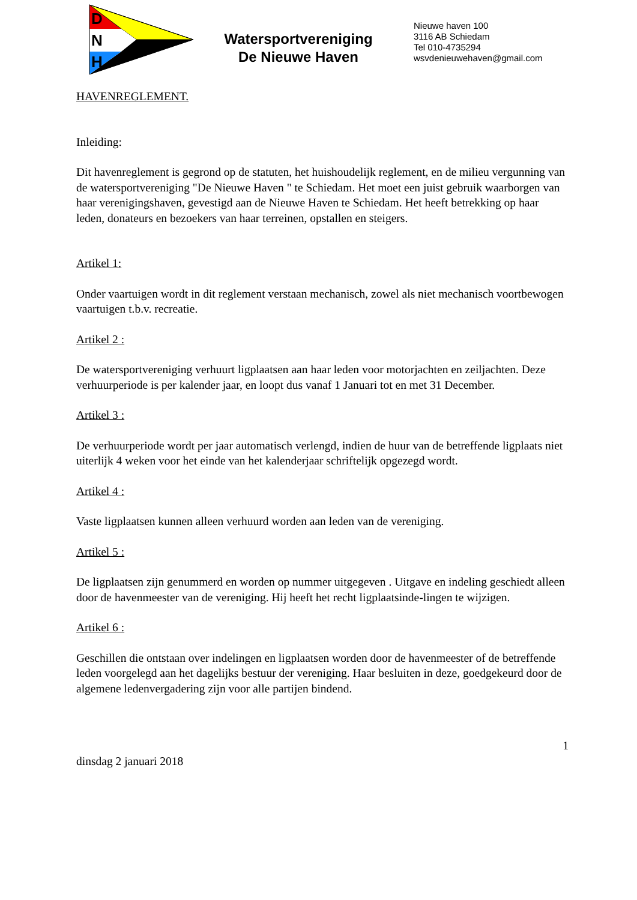D
N
H
Watersportvereniging
De Nieuwe Haven
Nieuwe haven 100
3116 AB Schiedam
Tel 010-4735294
wsvdenieuwehaven@gmail.com
HAVENREGLEMENT.
Inleiding:
Dit havenreglement is gegrond op de statuten, het huishoudelijk reglement, en de milieu vergunning van de watersportvereniging "De Nieuwe Haven " te Schiedam. Het moet een juist gebruik waarborgen van haar verenigingshaven, gevestigd aan de Nieuwe Haven te Schiedam. Het heeft betrekking op haar leden, donateurs en bezoekers van haar terreinen, opstallen en steigers.
Artikel 1:
Onder vaartuigen wordt in dit reglement verstaan mechanisch, zowel als niet mechanisch voortbewogen vaartuigen t.b.v. recreatie.
Artikel 2 :
De watersportvereniging verhuurt ligplaatsen aan haar leden voor motorjachten en zeiljachten. Deze verhuurperiode is per kalender jaar, en loopt dus vanaf 1 Januari tot en met 31 December.
Artikel 3 :
De verhuurperiode wordt per jaar automatisch verlengd, indien de huur van de betreffende ligplaats niet uiterlijk 4 weken voor het einde van het kalenderjaar schriftelijk opgezegd wordt.
Artikel 4 :
Vaste ligplaatsen kunnen alleen verhuurd worden aan leden van de vereniging.
Artikel 5 :
De ligplaatsen zijn genummerd en worden op nummer uitgegeven . Uitgave en indeling geschiedt alleen door de havenmeester van de vereniging. Hij heeft het recht ligplaatsinde-lingen te wijzigen.
Artikel 6 :
Geschillen die ontstaan over indelingen en ligplaatsen worden door de havenmeester of de betreffende leden voorgelegd aan het dagelijks bestuur der vereniging. Haar besluiten in deze, goedgekeurd door de algemene ledenvergadering zijn voor alle partijen bindend.
1
dinsdag 2 januari 2018